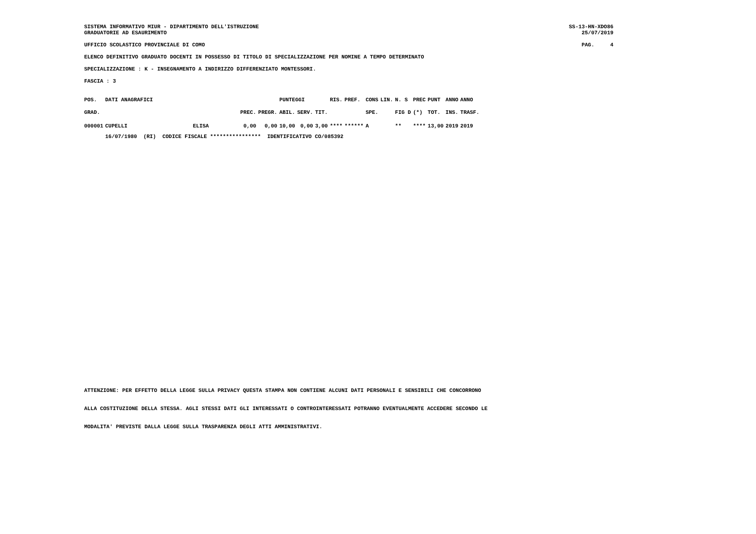SISTEMA INFORMATIVO MIUR - DIPARTIMENTO DELL'ISTRUZIONE
GRADUATORIE AD ESAURIMENTO
SS-13-HN-XDO86
25/07/2019
UFFICIO SCOLASTICO PROVINCIALE DI COMO
PAG. 4
ELENCO DEFINITIVO GRADUATO DOCENTI IN POSSESSO DI TITOLO DI SPECIALIZZAZIONE PER NOMINE A TEMPO DETERMINATO
SPECIALIZZAZIONE : K - INSEGNAMENTO A INDIRIZZO DIFFERENZIATO MONTESSORI.
FASCIA : 3
| POS. | DATI ANAGRAFICI | | | | PUNTEGGI | | | RIS. | PREF. | CONS | LIN. | N. S | PREC | PUNT | ANNO | ANNO |
| --- | --- | --- | --- | --- | --- | --- | --- | --- | --- | --- | --- | --- | --- | --- | --- | --- |
| GRAD. | | | PREC. | PREGR. | ABIL. | SERV. | TIT. | | | SPE. | | FIG D | (*) | TOT. | INS. | TRASF. |
| 000001 | CUPELLI | ELISA | 0,00 | 0,00 | 10,00 | 0,00 | 3,00 | **** | ****** | A | | ** | **** | 13,00 | 2019 | 2019 |
| | 16/07/1980 (RI) CODICE FISCALE **************** IDENTIFICATIVO CO/085392 | | | | | | | | | | | | | | | |
ATTENZIONE: PER EFFETTO DELLA LEGGE SULLA PRIVACY QUESTA STAMPA NON CONTIENE ALCUNI DATI PERSONALI E SENSIBILI CHE CONCORRONO
ALLA COSTITUZIONE DELLA STESSA. AGLI STESSI DATI GLI INTERESSATI O CONTROINTERESSATI POTRANNO EVENTUALMENTE ACCEDERE SECONDO LE
MODALITA' PREVISTE DALLA LEGGE SULLA TRASPARENZA DEGLI ATTI AMMINISTRATIVI.